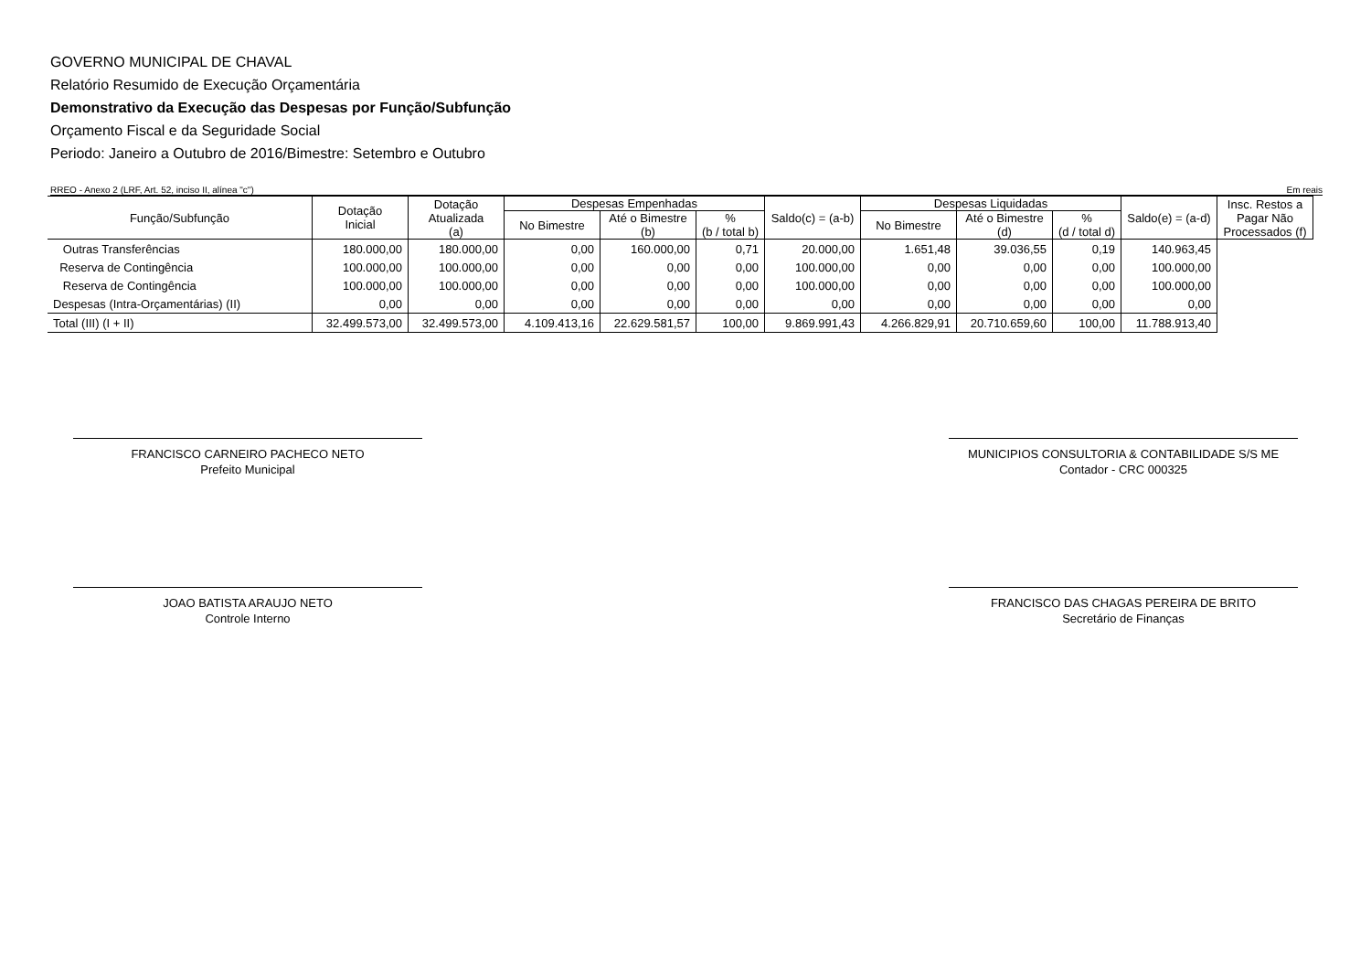GOVERNO MUNICIPAL DE CHAVAL
Relatório Resumido de Execução Orçamentária
Demonstrativo da Execução das Despesas por Função/Subfunção
Orçamento Fiscal e da Seguridade Social
Periodo: Janeiro a Outubro de 2016/Bimestre: Setembro e Outubro
RREO - Anexo 2 (LRF, Art. 52, inciso II, alínea "c") Em reais
| Função/Subfunção | Dotação Inicial | Dotação Atualizada (a) | Despesas Empenhadas | | | Saldo(c) = (a-b) | Despesas Liquidadas | | | Saldo(e) = (a-d) | Insc. Restos a Pagar Não Processados (f) |
| --- | --- | --- | --- | --- | --- | --- | --- | --- | --- | --- | --- |
| | | | No Bimestre | Até o Bimestre (b) | % (b / total b) | | No Bimestre | Até o Bimestre (d) | % (d / total d) | | |
| Outras Transferências | 180.000,00 | 180.000,00 | 0,00 | 160.000,00 | 0,71 | 20.000,00 | 1.651,48 | 39.036,55 | 0,19 | 140.963,45 | |
| Reserva de Contingência | 100.000,00 | 100.000,00 | 0,00 | 0,00 | 0,00 | 100.000,00 | 0,00 | 0,00 | 0,00 | 100.000,00 | |
| Reserva de Contingência | 100.000,00 | 100.000,00 | 0,00 | 0,00 | 0,00 | 100.000,00 | 0,00 | 0,00 | 0,00 | 100.000,00 | |
| Despesas (Intra-Orçamentárias) (II) | 0,00 | 0,00 | 0,00 | 0,00 | 0,00 | 0,00 | 0,00 | 0,00 | 0,00 | 0,00 | |
| Total (III) (I + II) | 32.499.573,00 | 32.499.573,00 | 4.109.413,16 | 22.629.581,57 | 100,00 | 9.869.991,43 | 4.266.829,91 | 20.710.659,60 | 100,00 | 11.788.913,40 | |
FRANCISCO CARNEIRO PACHECO NETO
Prefeito Municipal
MUNICIPIOS CONSULTORIA & CONTABILIDADE S/S ME
Contador - CRC 000325
JOAO BATISTA ARAUJO NETO
Controle Interno
FRANCISCO DAS CHAGAS PEREIRA DE BRITO
Secretário de Finanças